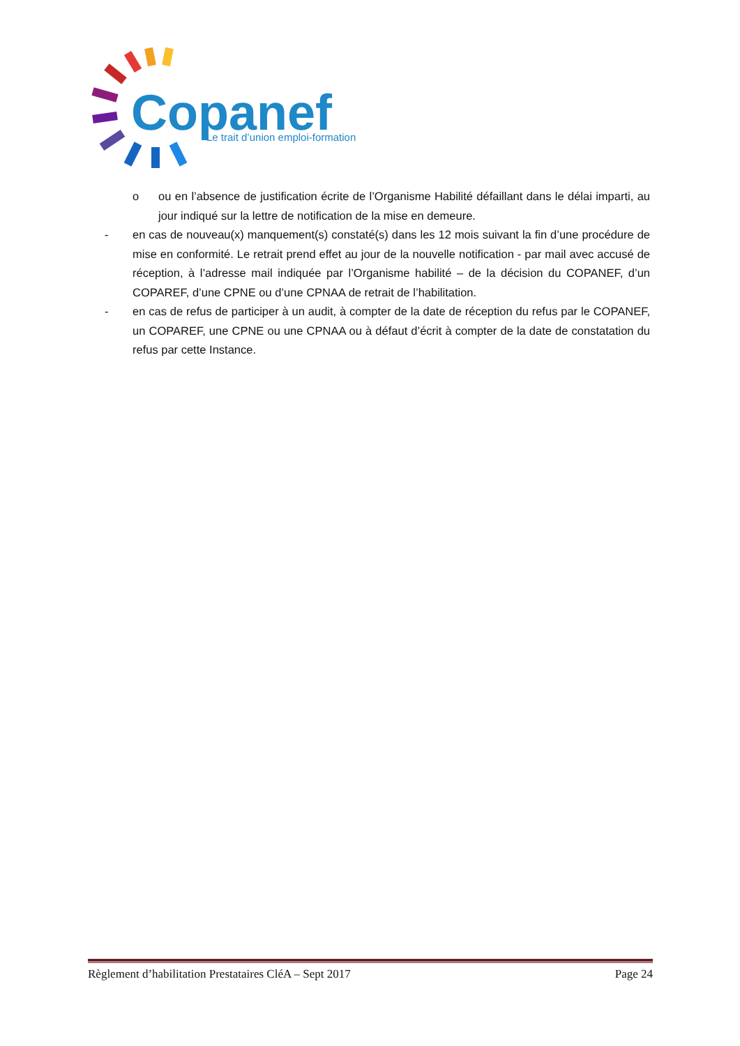Copanef
Le trait d’union emploi-formation
o ou en l’absence de justification écrite de l’Organisme Habilité défaillant dans le délai imparti, au jour indiqué sur la lettre de notification de la mise en demeure.
- en cas de nouveau(x) manquement(s) constaté(s) dans les 12 mois suivant la fin d’une procédure de mise en conformité. Le retrait prend effet au jour de la nouvelle notification - par mail avec accusé de réception, à l’adresse mail indiquée par l’Organisme habilité – de la décision du COPANEF, d’un COPAREF, d’une CPNE ou d’une CPNAA de retrait de l’habilitation.
- en cas de refus de participer à un audit, à compter de la date de réception du refus par le COPANEF, un COPAREF, une CPNE ou une CPNAA ou à défaut d’écrit à compter de la date de constatation du refus par cette Instance.
Règlement d’habilitation Prestataires CléA – Sept 2017 Page 24